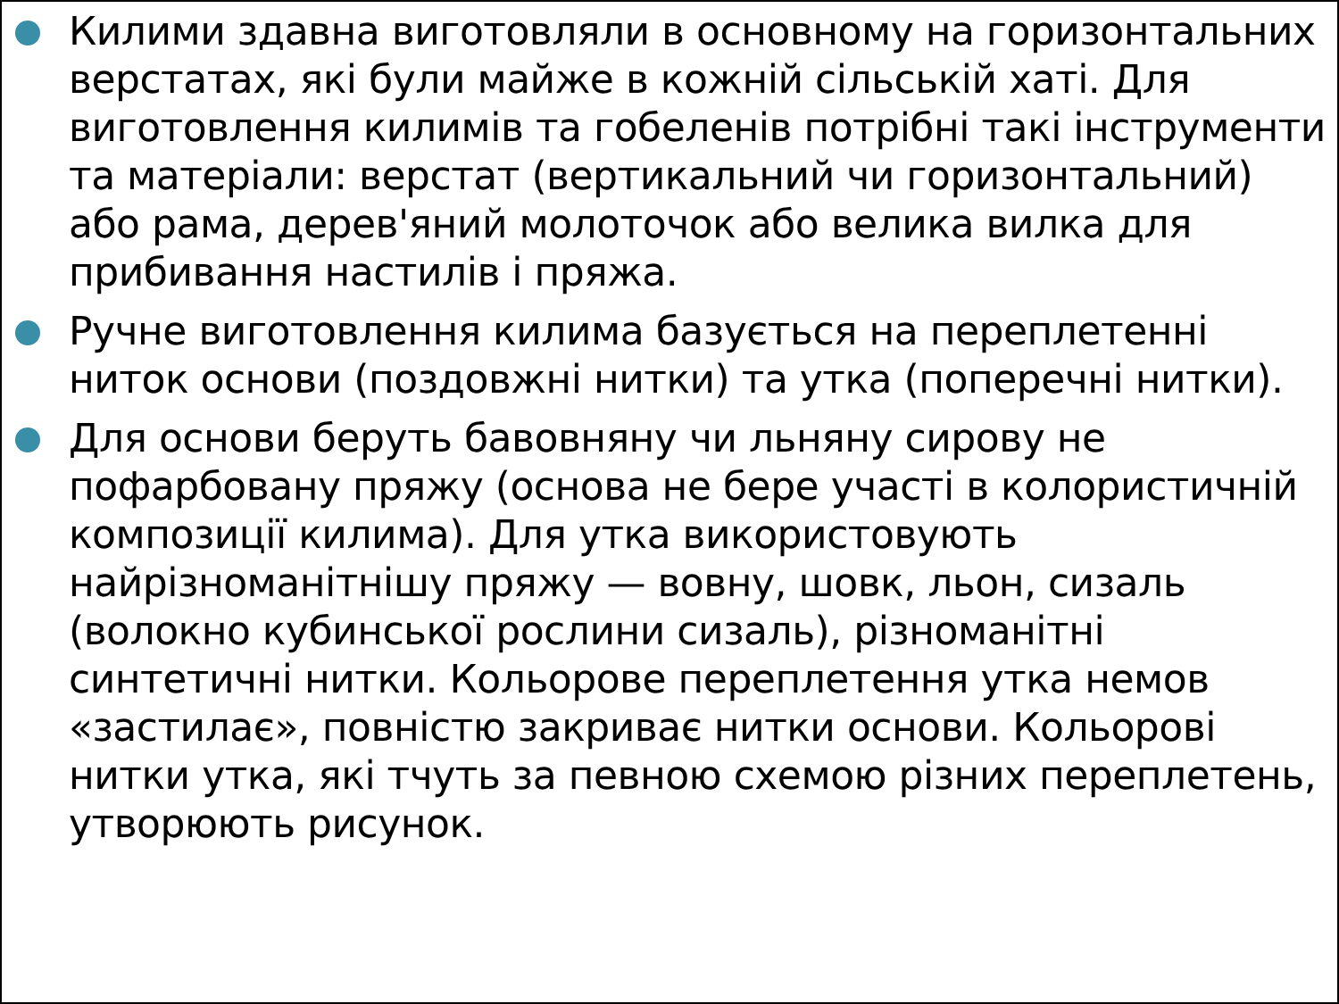Килими здавна виготовляли в основному на горизонтальних верстатах, які були майже в кожній сільській хаті. Для виготовлення килимів та гобеленів потрібні такі інструменти та матеріали: верстат (вертикальний чи горизонтальний) або рама, дерев'яний молоточок або велика вилка для прибивання настилів і пряжа.
Ручне виготовлення килима базується на переплетенні ниток основи (поздовжні нитки) та утка (поперечні нитки).
Для основи беруть бавовняну чи льняну сирову не пофарбовану пряжу (основа не бере участі в колористичній композиції килима). Для утка використовують найрізноманітнішу пряжу — вовну, шовк, льон, сизаль (волокно кубинської рослини сизаль), різноманітні синтетичні нитки. Кольорове переплетення утка немов «застилає», повністю закриває нитки основи. Кольорові нитки утка, які тчуть за певною схемою різних переплетень, утворюють рисунок.